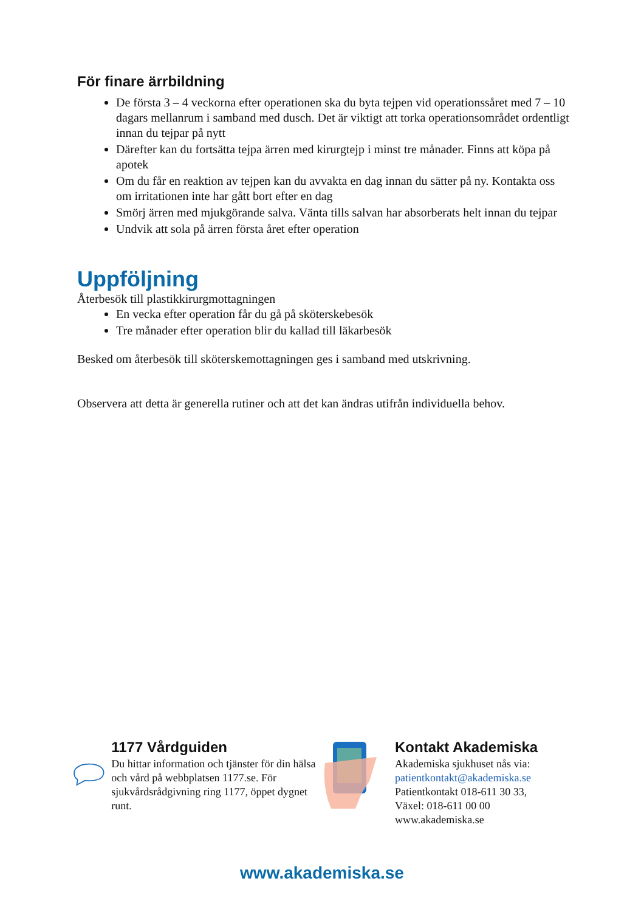För finare ärrbildning
De första 3 – 4 veckorna efter operationen ska du byta tejpen vid operationssåret med 7 – 10 dagars mellanrum i samband med dusch. Det är viktigt att torka operationsområdet ordentligt innan du tejpar på nytt
Därefter kan du fortsätta tejpa ärren med kirurgtejp i minst tre månader. Finns att köpa på apotek
Om du får en reaktion av tejpen kan du avvakta en dag innan du sätter på ny. Kontakta oss om irritationen inte har gått bort efter en dag
Smörj ärren med mjukgörande salva. Vänta tills salvan har absorberats helt innan du tejpar
Undvik att sola på ärren första året efter operation
Uppföljning
Återbesök till plastikkirurgmottagningen
En vecka efter operation får du gå på sköterskebesök
Tre månader efter operation blir du kallad till läkarbesök
Besked om återbesök till sköterskemottagningen ges i samband med utskrivning.
Observera att detta är generella rutiner och att det kan ändras utifrån individuella behov.
1177 Vårdguiden
Du hittar information och tjänster för din hälsa och vård på webbplatsen 1177.se. För sjukvårdsrådgivning ring 1177, öppet dygnet runt.
Kontakt Akademiska
Akademiska sjukhuset nås via:
patientkontakt@akademiska.se
Patientkontakt 018-611 30 33,
Växel: 018-611 00 00
www.akademiska.se
www.akademiska.se